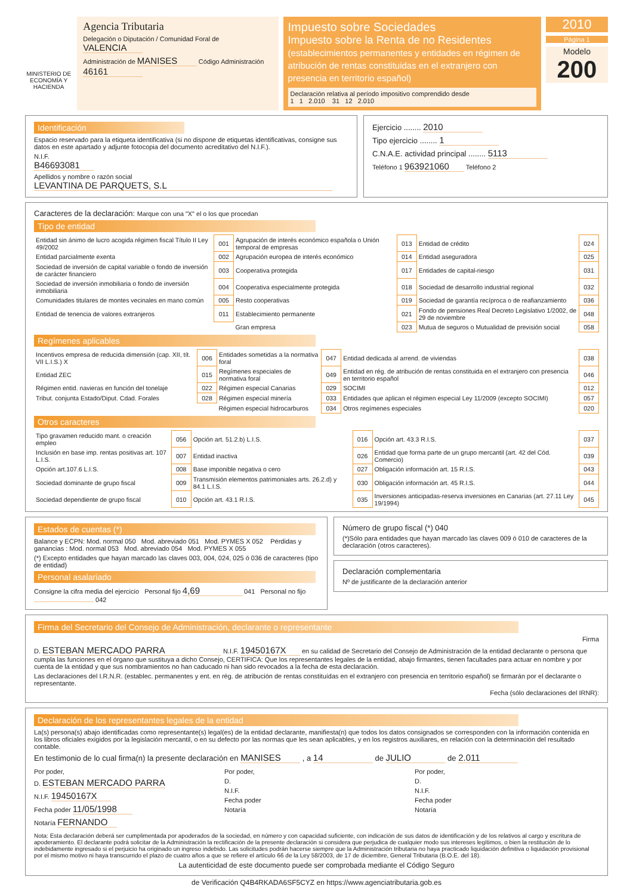MINISTERIO DE ECONOMÍA Y HACIENDA
Agencia Tributaria
Delegación o Diputación / Comunidad Foral de VALENCIA
Administración de MANISES Código Administración 46161
Impuesto sobre Sociedades
Impuesto sobre la Renta de no Residentes (establecimientos permanentes y entidades en régimen de atribución de rentas constituidas en el extranjero con presencia en territorio español)
Declaración relativa al período impositivo comprendido desde
1 1 2.010 31 12 2.010
2010
Página 1
Modelo
200
Identificación
Espacio reservado para la etiqueta identificativa (si no dispone de etiquetas identificativas, consigne sus datos en este apartado y adjunte fotocopia del documento acreditativo del N.I.F.).
N.I.F.
B46693081
Apellidos y nombre o razón social
LEVANTINA DE PARQUETS, S.L
Ejercicio ........ 2010
Tipo ejercicio ........ 1
C.N.A.E. actividad principal ........ 5113
Teléfono 1 963921060 Teléfono 2
Caracteres de la declaración: Marque con una "X" el o los que procedan
Tipo de entidad
| Entidad sin ánimo de lucro acogida régimen fiscal Título II Ley 49/2002 | 001 | Agrupación de interés económico española o Unión temporal de empresas | 013 | Entidad de crédito | 024 |
| Entidad parcialmente exenta | 002 | Agrupación europea de interés económico | 014 | Entidad aseguradora | 025 |
| Sociedad de inversión de capital variable o fondo de inversión de carácter financiero | 003 | Cooperativa protegida | 017 | Entidades de capital-riesgo | 031 |
| Sociedad de inversión inmobiliaria o fondo de inversión inmobiliaria | 004 | Cooperativa especialmente protegida | 018 | Sociedad de desarrollo industrial regional | 032 |
| Comunidades titulares de montes vecinales en mano común | 005 | Resto cooperativas | 019 | Sociedad de garantía recíproca o de reafianzamiento | 036 |
| Entidad de tenencia de valores extranjeros | 011 | Establecimiento permanente | 021 | Fondo de pensiones Real Decreto Legislativo 1/2002, de 29 de noviembre | 048 |
| | | Gran empresa | 023 | Mutua de seguros o Mutualidad de previsión social | 058 |
Regímenes aplicables
| Incentivos empresa de reducida dimensión (cap. XII, tít. VII L.I.S.) X | 006 | Entidades sometidas a la normativa foral | 047 | Entidad dedicada al arrend. de viviendas | 038 |
| Entidad ZEC | 015 | Regímenes especiales de normativa foral | 049 | Entidad en rég. de atribución de rentas constituida en el extranjero con presencia en territorio español | 046 |
| Régimen entid. navieras en función del tonelaje | 022 | Régimen especial Canarias | 029 | SOCIMI | 012 |
| Tribut. conjunta Estado/Diput. Cdad. Forales | 028 | Régimen especial minería | 033 | Entidades que aplican el régimen especial Ley 11/2009 (excepto SOCIMI) | 057 |
| | | Régimen especial hidrocarburos | 034 | Otros regímenes especiales | 020 |
Otros caracteres
| Tipo gravamen reducido mant. o creación empleo | 056 | Opción art. 51.2.b) L.I.S. | 016 | Opción art. 43.3 R.I.S. | 037 |
| Inclusión en base imp. rentas positivas art. 107 L.I.S. | 007 | Entidad inactiva | 026 | Entidad que forma parte de un grupo mercantil (art. 42 del Cód. Comercio) | 039 |
| Opción art.107.6 L.I.S. | 008 | Base imponible negativa o cero | 027 | Obligación información art. 15 R.I.S. | 043 |
| Sociedad dominante de grupo fiscal | 009 | Transmisión elementos patrimoniales arts. 26.2.d) y 84.1 L.I.S. | 030 | Obligación información art. 45 R.I.S. | 044 |
| Sociedad dependiente de grupo fiscal | 010 | Opción art. 43.1 R.I.S. | 035 | Inversiones anticipadas-reserva inversiones en Canarias (art. 27.11 Ley 19/1994) | 045 |
Estados de cuentas (*)
Balance y ECPN: Mod. normal 050 Mod. abreviado 051 Mod. PYMES X 052 Pérdidas y ganancias : Mod. normal 053 Mod. abreviado 054 Mod. PYMES X 055
(*) Excepto entidades que hayan marcado las claves 003, 004, 024, 025 ó 036 de caracteres (tipo de entidad)
Personal asalariado
Consigne la cifra media del ejercicio Personal fijo 4,69 041 Personal no fijo 042
Número de grupo fiscal (*) 040
(*)Sólo para entidades que hayan marcado las claves 009 ó 010 de caracteres de la declaración (otros caracteres).
Declaración complementaria
Nº de justificante de la declaración anterior
Firma del Secretario del Consejo de Administración, declarante o representante
Firma
D. ESTEBAN MERCADO PARRA N.I.F. 19450167X en su calidad de Secretario del Consejo de Administración de la entidad declarante o persona que cumpla las funciones en el órgano que sustituya a dicho Consejo, CERTIFICA: Que los representantes legales de la entidad, abajo firmantes, tienen facultades para actuar en nombre y por cuenta de la entidad y que sus nombramientos no han caducado ni han sido revocados a la fecha de esta declaración.
Las declaraciones del I.R.N.R. (establec. permanentes y ent. en rég. de atribución de rentas constituídas en el extranjero con presencia en territorio español) se firmarán por el declarante o representante.
Fecha (sólo declaraciones del IRNR):
Declaración de los representantes legales de la entidad
La(s) persona(s) abajo identificadas como representante(s) legal(es) de la entidad declarante, manifiesta(n) que todos los datos consignados se corresponden con la información contenida en los libros oficiales exigidos por la legislación mercantil, o en su defecto por las normas que les sean aplicables, y en los registros auxiliares, en relación con la determinación del resultado contable.
En testimonio de lo cual firma(n) la presente declaración en MANISES , a 14 de JULIO de 2.011
Por poder,
D. ESTEBAN MERCADO PARRA
N.I.F. 19450167X
Fecha poder 11/05/1998
Notaría FERNANDO
Por poder,
D.
N.I.F.
Fecha poder
Notaría
Por poder,
D.
N.I.F.
Fecha poder
Notaría
Nota: Esta declaración deberá ser cumplimentada por apoderados de la sociedad, en número y con capacidad suficiente, con indicación de sus datos de identificación y de los relativos al cargo y escritura de apoderamiento. El declarante podrá solicitar de la Administración la rectificación de la presente declaración si considera que perjudica de cualquier modo sus intereses legítimos, o bien la restitución de lo indebidamente ingresado si el perjuicio ha originado un ingreso indebido. Las solicitudes podrán hacerse siempre que la Administración tributaria no haya practicado liquidación definitiva o liquidación provisional por el mismo motivo ni haya transcurrido el plazo de cuatro años a que se refiere el artículo 66 de la Ley 58/2003, de 17 de diciembre, General Tributaria (B.O.E. del 18).
La autenticidad de este documento puede ser comprobada mediante el Código Seguro
de Verificación Q4B4RKADA6SF5CYZ en https://www.agenciatributaria.gob.es